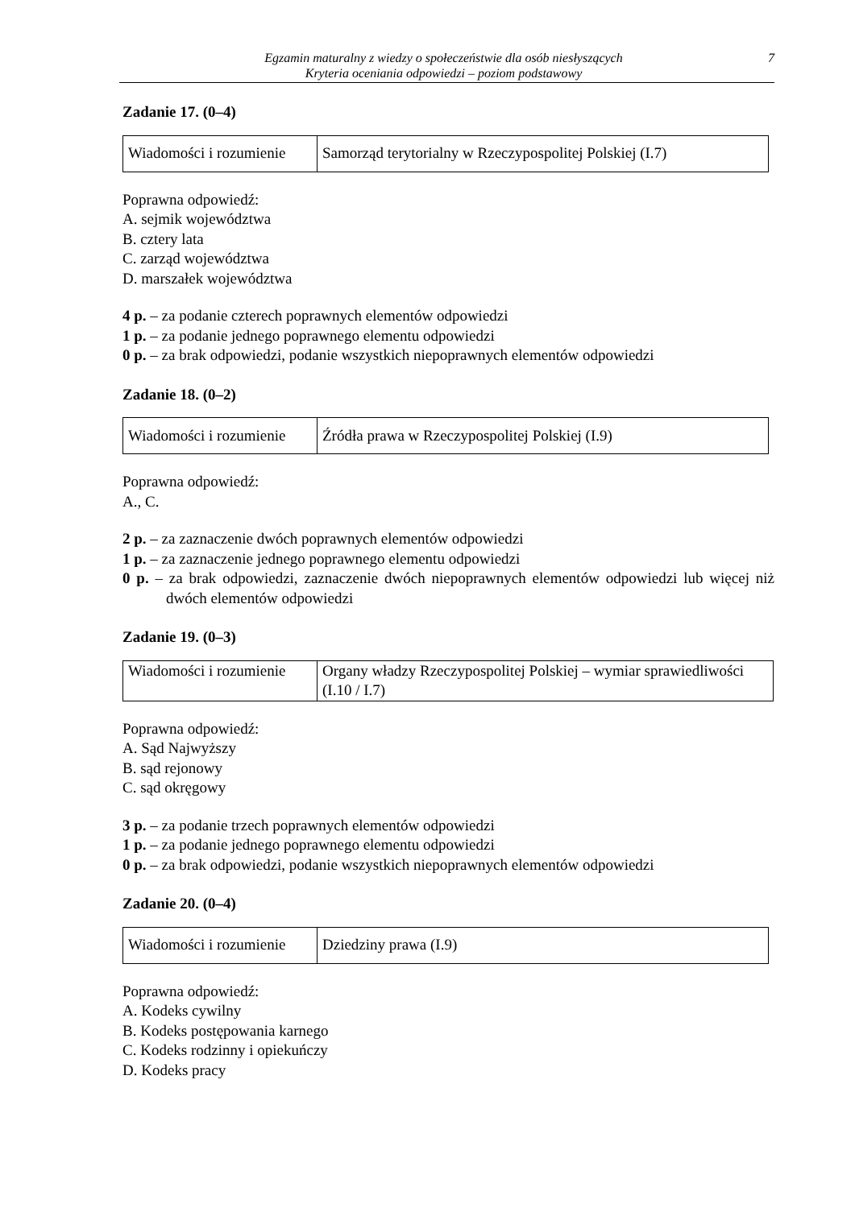Egzamin maturalny z wiedzy o społeczeństwie dla osób niesłyszących
Kryteria oceniania odpowiedzi – poziom podstawowy
7
Zadanie 17. (0–4)
| Wiadomości i rozumienie | Samorząd terytorialny w Rzeczypospolitej Polskiej (I.7) |
Poprawna odpowiedź:
A. sejmik województwa
B. cztery lata
C. zarząd województwa
D. marszałek województwa
4 p. – za podanie czterech poprawnych elementów odpowiedzi
1 p. – za podanie jednego poprawnego elementu odpowiedzi
0 p. – za brak odpowiedzi, podanie wszystkich niepoprawnych elementów odpowiedzi
Zadanie 18. (0–2)
| Wiadomości i rozumienie | Źródła prawa w Rzeczypospolitej Polskiej (I.9) |
Poprawna odpowiedź:
A., C.
2 p. – za zaznaczenie dwóch poprawnych elementów odpowiedzi
1 p. – za zaznaczenie jednego poprawnego elementu odpowiedzi
0 p. – za brak odpowiedzi, zaznaczenie dwóch niepoprawnych elementów odpowiedzi lub więcej niż dwóch elementów odpowiedzi
Zadanie 19. (0–3)
| Wiadomości i rozumienie | Organy władzy Rzeczypospolitej Polskiej – wymiar sprawiedliwości (I.10 / I.7) |
Poprawna odpowiedź:
A. Sąd Najwyższy
B. sąd rejonowy
C. sąd okręgowy
3 p. – za podanie trzech poprawnych elementów odpowiedzi
1 p. – za podanie jednego poprawnego elementu odpowiedzi
0 p. – za brak odpowiedzi, podanie wszystkich niepoprawnych elementów odpowiedzi
Zadanie 20. (0–4)
| Wiadomości i rozumienie | Dziedziny prawa (I.9) |
Poprawna odpowiedź:
A. Kodeks cywilny
B. Kodeks postępowania karnego
C. Kodeks rodzinny i opiekuńczy
D. Kodeks pracy